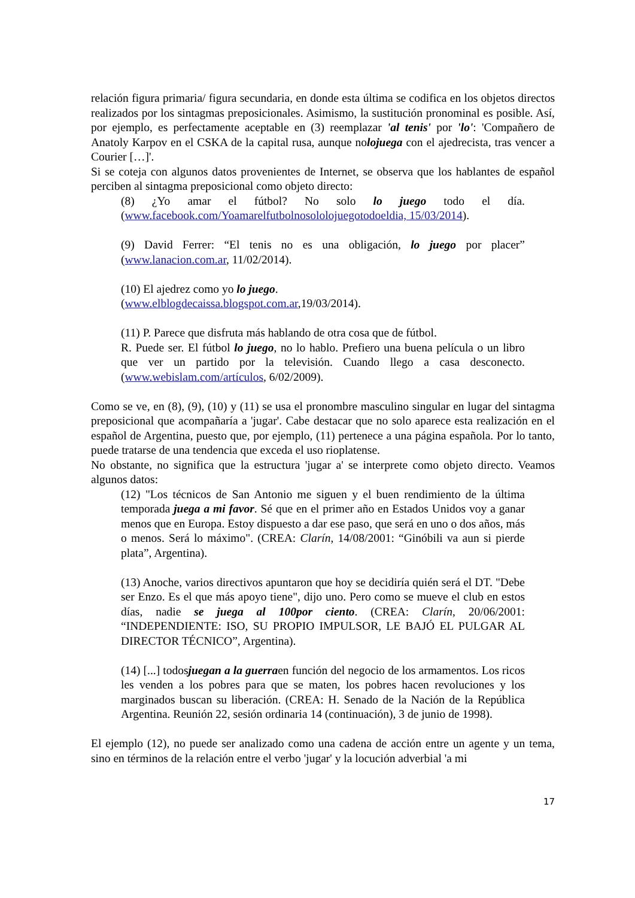relación figura primaria/ figura secundaria, en donde esta última se codifica en los objetos directos realizados por los sintagmas preposicionales. Asimismo, la sustitución pronominal es posible. Así, por ejemplo, es perfectamente aceptable en (3) reemplazar 'al tenis' por 'lo': 'Compañero de Anatoly Karpov en el CSKA de la capital rusa, aunque nolojuega con el ajedrecista, tras vencer a Courier […]'.
Si se coteja con algunos datos provenientes de Internet, se observa que los hablantes de español perciben al sintagma preposicional como objeto directo:
(8) ¿Yo amar el fútbol? No solo lo juego todo el día. (www.facebook.com/Yoamarelfutbolnosololojuegotodoeldia, 15/03/2014).
(9) David Ferrer: “El tenis no es una obligación, lo juego por placer” (www.lanacion.com.ar, 11/02/2014).
(10) El ajedrez como yo lo juego.
(www.elblogdecaissa.blogspot.com.ar,19/03/2014).
(11) P. Parece que disfruta más hablando de otra cosa que de fútbol.
R. Puede ser. El fútbol lo juego, no lo hablo. Prefiero una buena película o un libro que ver un partido por la televisión. Cuando llego a casa desconecto. (www.webislam.com/artículos, 6/02/2009).
Como se ve, en (8), (9), (10) y (11) se usa el pronombre masculino singular en lugar del sintagma preposicional que acompañaría a 'jugar'. Cabe destacar que no solo aparece esta realización en el español de Argentina, puesto que, por ejemplo, (11) pertenece a una página española. Por lo tanto, puede tratarse de una tendencia que exceda el uso rioplatense.
No obstante, no significa que la estructura 'jugar a' se interprete como objeto directo. Veamos algunos datos:
(12) "Los técnicos de San Antonio me siguen y el buen rendimiento de la última temporada juega a mi favor. Sé que en el primer año en Estados Unidos voy a ganar menos que en Europa. Estoy dispuesto a dar ese paso, que será en uno o dos años, más o menos. Será lo máximo". (CREA: Clarín, 14/08/2001: “Ginóbili va aun si pierde plata”, Argentina).
(13) Anoche, varios directivos apuntaron que hoy se decidiría quién será el DT. "Debe ser Enzo. Es el que más apoyo tiene", dijo uno. Pero como se mueve el club en estos días, nadie se juega al 100por ciento. (CREA: Clarín, 20/06/2001: “INDEPENDIENTE: ISO, SU PROPIO IMPULSOR, LE BAJÓ EL PULGAR AL DIRECTOR TÉCNICO”, Argentina).
(14) [...] todosjuegan a la guerraen función del negocio de los armamentos. Los ricos les venden a los pobres para que se maten, los pobres hacen revoluciones y los marginados buscan su liberación. (CREA: H. Senado de la Nación de la República Argentina. Reunión 22, sesión ordinaria 14 (continuación), 3 de junio de 1998).
El ejemplo (12), no puede ser analizado como una cadena de acción entre un agente y un tema, sino en términos de la relación entre el verbo 'jugar' y la locución adverbial 'a mi
17